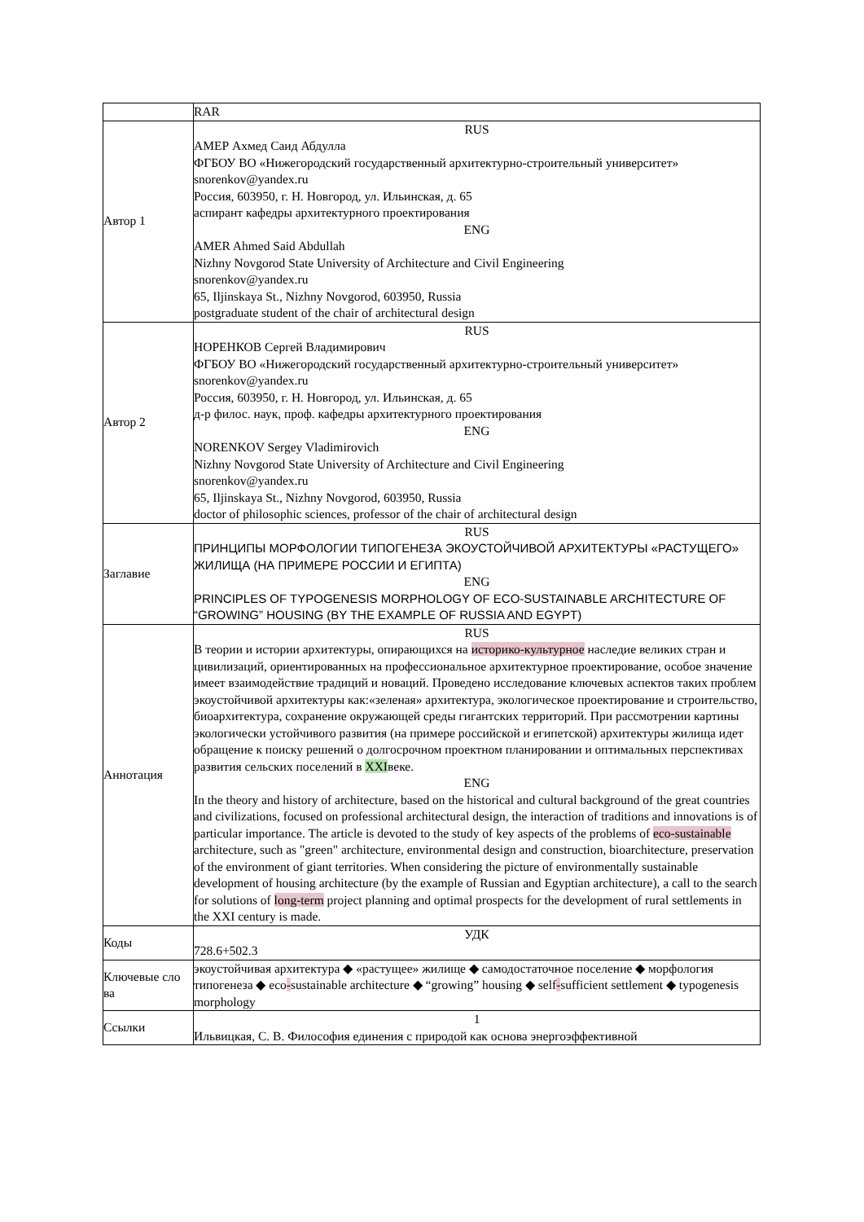| | RAR |
| Автор 1 | RUS АМЕР Ахмед Саид Абдулла ФГБОУ ВО «Нижегородский государственный архитектурно-строительный университет» snorenkov@yandex.ru Россия, 603950, г. Н. Новгород, ул. Ильинская, д. 65 аспирант кафедры архитектурного проектирования ENG AMER Ahmed Said Abdullah Nizhny Novgorod State University of Architecture and Civil Engineering snorenkov@yandex.ru 65, Iljinskaya St., Nizhny Novgorod, 603950, Russia postgraduate student of the chair of architectural design |
| Автор 2 | RUS НОРЕНКОВ Сергей Владимирович ФГБОУ ВО «Нижегородский государственный архитектурно-строительный университет» snorenkov@yandex.ru Россия, 603950, г. Н. Новгород, ул. Ильинская, д. 65 д-р филос. наук, проф. кафедры архитектурного проектирования ENG NORENKOV Sergey Vladimirovich Nizhny Novgorod State University of Architecture and Civil Engineering snorenkov@yandex.ru 65, Iljinskaya St., Nizhny Novgorod, 603950, Russia doctor of philosophic sciences, professor of the chair of architectural design |
| Заглавие | RUS ПРИНЦИПЫ МОРФОЛОГИИ ТИПОГЕНЕЗА ЭКОУСТОЙЧИВОЙ АРХИТЕКТУРЫ «РАСТУЩЕГО» ЖИЛИЩА (НА ПРИМЕРЕ РОССИИ И ЕГИПТА) ENG PRINCIPLES OF TYPOGENESIS MORPHOLOGY OF ECO-SUSTAINABLE ARCHITECTURE OF “GROWING” HOUSING (BY THE EXAMPLE OF RUSSIA AND EGYPT) |
| Аннотация | RUS В теории и истории архитектуры, опирающихся на историко-культурное наследие великих стран и цивилизаций, ориентированных на профессиональное архитектурное проектирование, особое значение имеет взаимодействие традиций и новаций. Проведено исследование ключевых аспектов таких проблем экоустойчивой архитектуры как:«зеленая» архитектура, экологическое проектирование и строительство, биоархитектура, сохранение окружающей среды гигантских территорий. При рассмотрении картины экологически устойчивого развития (на примере российской и египетской) архитектуры жилища идет обращение к поиску решений о долгосрочном проектном планировании и оптимальных перспективах развития сельских поселений в XXI веке. ENG In the theory and history of architecture, based on the historical and cultural background of the great countries and civilizations, focused on professional architectural design, the interaction of traditions and innovations is of particular importance. The article is devoted to the study of key aspects of the problems of eco-sustainable architecture, such as "green" architecture, environmental design and construction, bioarchitecture, preservation of the environment of giant territories. When considering the picture of environmentally sustainable development of housing architecture (by the example of Russian and Egyptian architecture), a call to the search for solutions of long-term project planning and optimal prospects for the development of rural settlements in the XXI century is made. |
| Коды | УДК 728.6+502.3 |
| Ключевые сло ва | экоустойчивая архитектура ◆ «растущее» жилище ◆ самодостаточное поселение ◆ морфология типогенеза ◆ eco - sustainable architecture ◆ “growing” housing ◆ self - sufficient settlement ◆ typogenesis morphology |
| Ссылки | 1 Ильвицкая, С. В. Философия единения с природой как основа энергоэффективной |